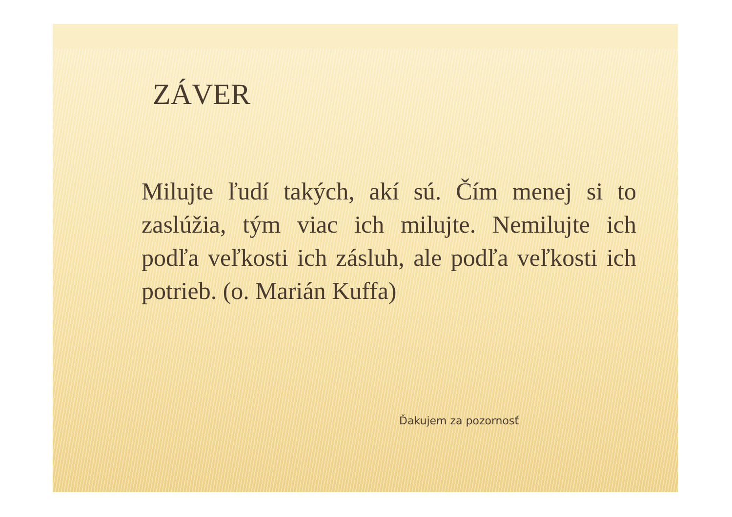ZÁVER
Milujte ľudí takých, akí sú. Čím menej si to zaslúžia, tým viac ich milujte. Nemilujte ich podľa veľkosti ich zásluh, ale podľa veľkosti ich potrieb. (o. Marián Kuffa)
Ďakujem za pozornosť